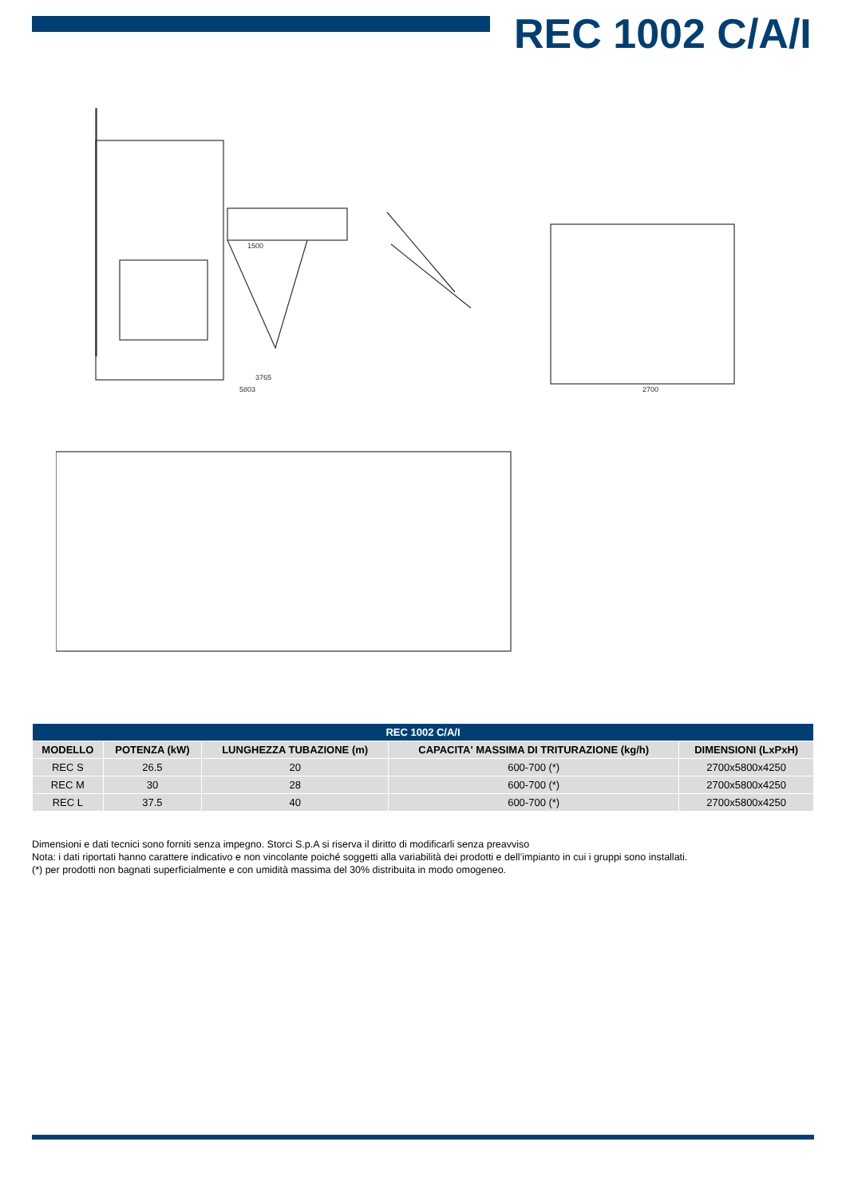REC 1002 C/A/I
3765
5803
1500
2700
| REC 1002 C/A/I | | | | |
| --- | --- | --- | --- | --- |
| MODELLO | POTENZA (kW) | LUNGHEZZA TUBAZIONE (m) | CAPACITA' MASSIMA DI TRITURAZIONE (kg/h) | DIMENSIONI (LxPxH) |
| REC S | 26.5 | 20 | 600-700 (*) | 2700x5800x4250 |
| REC M | 30 | 28 | 600-700 (*) | 2700x5800x4250 |
| REC L | 37.5 | 40 | 600-700 (*) | 2700x5800x4250 |
Dimensioni e dati tecnici sono forniti senza impegno. Storci S.p.A si riserva il diritto di modificarli senza preavviso
Nota: i dati riportati hanno carattere indicativo e non vincolante poiché soggetti alla variabilità dei prodotti e dell’impianto in cui i gruppi sono installati.
(*) per prodotti non bagnati superficialmente e con umidità massima del 30% distribuita in modo omogeneo.